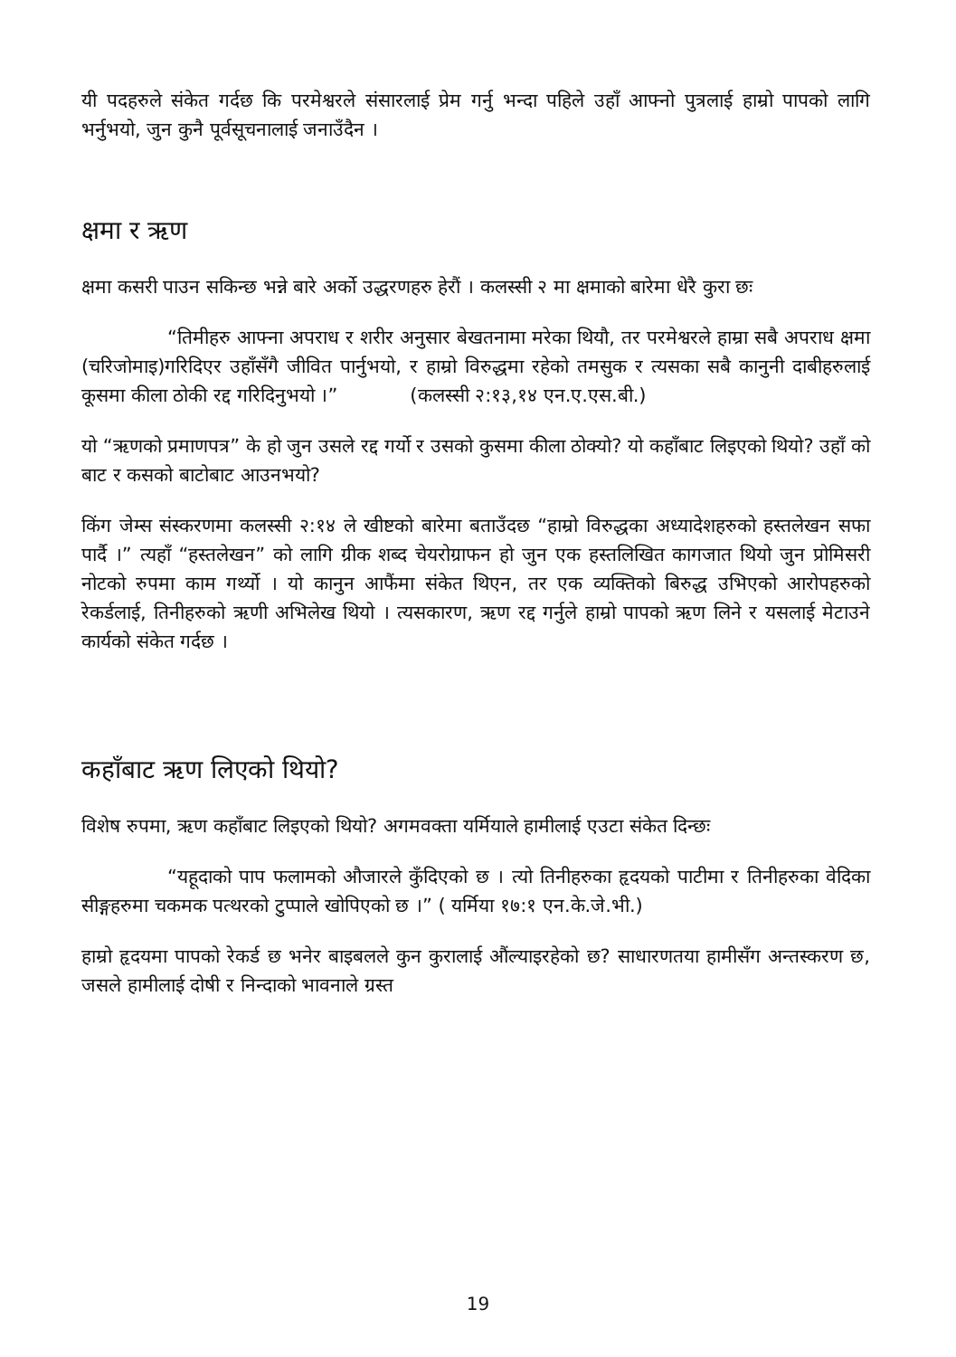यी पदहरुले संकेत गर्दछ कि परमेश्वरले संसारलाई प्रेम गर्नु भन्दा पहिले उहाँ आफ्नो पुत्रलाई हाम्रो पापको लागि भर्नुभयो, जुन कुनै पूर्वसूचनालाई जनाउँदैन ।
क्षमा र ऋण
क्षमा कसरी पाउन सकिन्छ भन्ने बारे अर्को उद्धरणहरु हेरौं । कलस्सी २ मा क्षमाको बारेमा धेरै कुरा छः
“तिमीहरु आफ्ना अपराध र शरीर अनुसार बेखतनामा मरेका थियौ, तर परमेश्वरले हाम्रा सबै अपराध क्षमा (चरिजोमाइ)गरिदिएर उहाँसँगै जीवित पार्नुभयो, र हाम्रो विरुद्धमा रहेको तमसुक र त्यसका सबै कानुनी दाबीहरुलाई कूसमा कीला ठोकी रद्द गरिदिनुभयो ।” (कलस्सी २:१३,१४ एन.ए.एस.बी.)
यो “ऋणको प्रमाणपत्र” के हो जुन उसले रद्द गर्यो र उसको कुसमा कीला ठोक्यो? यो कहाँबाट लिइएको थियो? उहाँ को बाट र कसको बाटोबाट आउनभयो?
किंग जेम्स संस्करणमा कलस्सी २:१४ ले खीष्टको बारेमा बताउँदछ “हाम्रो विरुद्धका अध्यादेशहरुको हस्तलेखन सफा पार्दै ।” त्यहाँ “हस्तलेखन” को लागि ग्रीक शब्द चेयरोग्राफन हो जुन एक हस्तलिखित कागजात थियो जुन प्रोमिसरी नोटको रुपमा काम गर्थ्यो । यो कानुन आफैंमा संकेत थिएन, तर एक व्यक्तिको बिरुद्ध उभिएको आरोपहरुको रेकर्डलाई, तिनीहरुको ऋणी अभिलेख थियो । त्यसकारण, ऋण रद्द गर्नुले हाम्रो पापको ऋण लिने र यसलाई मेटाउने कार्यको संकेत गर्दछ ।
कहाँबाट ऋण लिएको थियो?
विशेष रुपमा, ऋण कहाँबाट लिइएको थियो? अगमवक्ता यर्मियाले हामीलाई एउटा संकेत दिन्छः
“यहूदाको पाप फलामको औजारले कुँदिएको छ । त्यो तिनीहरुका हृदयको पाटीमा र तिनीहरुका वेदिका सीङ्गहरुमा चकमक पत्थरको टुप्पाले खोपिएको छ ।” ( यर्मिया १७:१ एन.के.जे.भी.)
हाम्रो हृदयमा पापको रेकर्ड छ भनेर बाइबलले कुन कुरालाई औंल्याइरहेको छ? साधारणतया हामीसँग अन्तस्करण छ, जसले हामीलाई दोषी र निन्दाको भावनाले ग्रस्त
19